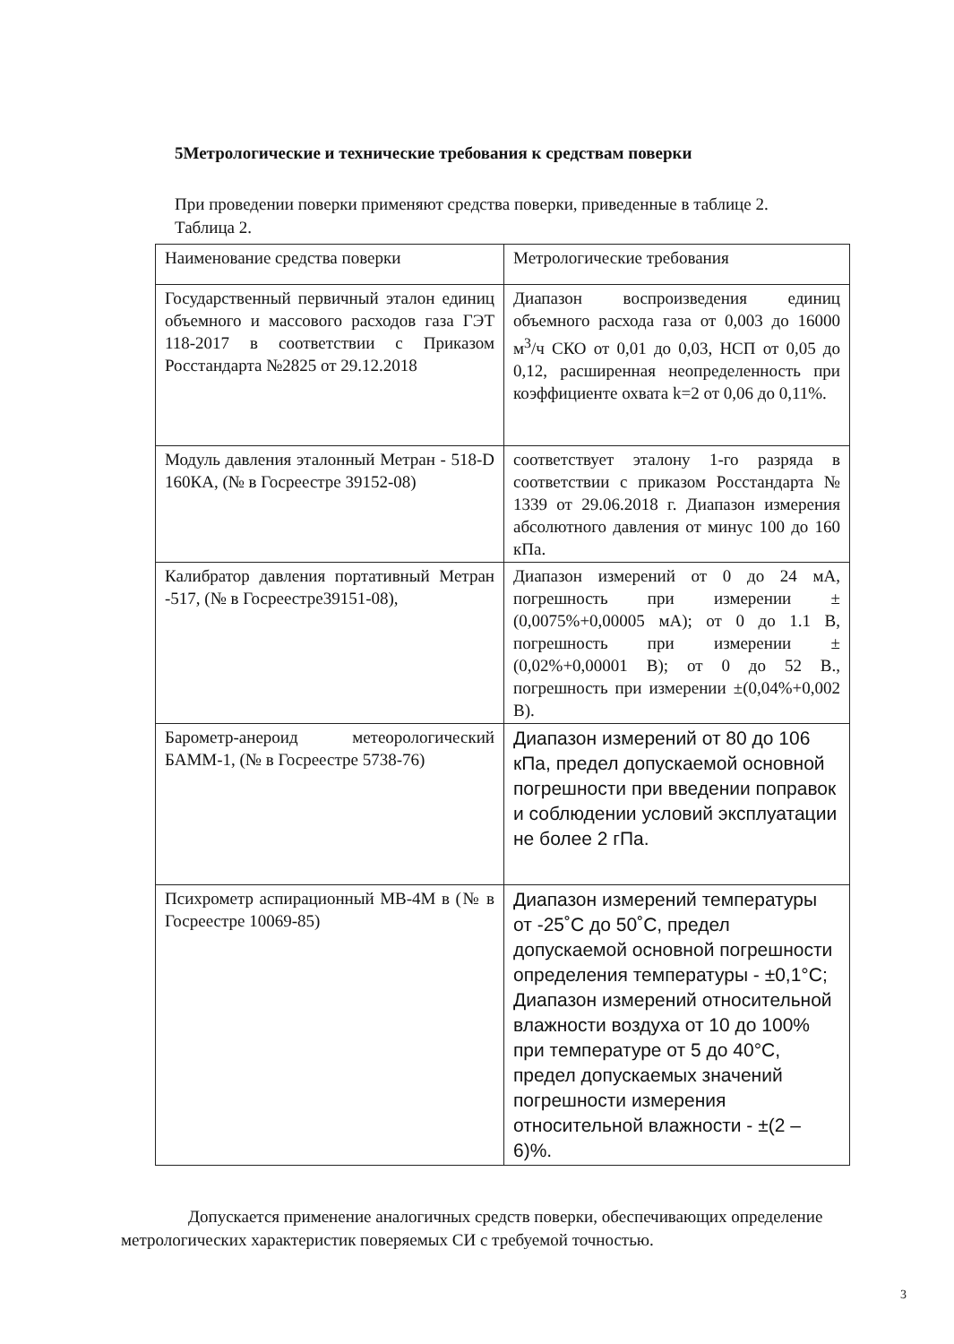5Метрологические и технические требования к средствам поверки
При проведении поверки применяют средства поверки, приведенные в таблице 2.
Таблица 2.
| Наименование средства поверки | Метрологические требования |
| Государственный первичный эталон единиц объемного и массового расходов газа ГЭТ 118-2017 в соответствии с Приказом Росстандарта №2825 от 29.12.2018 | Диапазон воспроизведения единиц объемного расхода газа от 0,003 до 16000 м<sup>3</sup>/ч СКО от 0,01 до 0,03, НСП от 0,05 до 0,12, расширенная неопределенность при коэффициенте охвата k=2 от 0,06 до 0,11%. |
| Модуль давления эталонный Метран - 518-D 160КА, (№ в Госреестре 39152-08) | соответствует эталону 1-го разряда в соответствии с приказом Росстандарта № 1339 от 29.06.2018 г. Диапазон измерения абсолютного давления от минус 100 до 160 кПа. |
| Калибратор давления портативный Метран -517, (№ в Госреестре39151-08), | Диапазон измерений от 0 до 24 мА, погрешность при измерении ±(0,0075%+0,00005 мА); от 0 до 1.1 В, погрешность при измерении ±(0,02%+0,00001 В); от 0 до 52 В., погрешность при измерении ±(0,04%+0,002 В). |
| Барометр-анероид метеорологический БАММ-1, (№ в Госреестре 5738-76) | Диапазон измерений от 80 до 106 кПа, предел допускаемой основной погрешности при введении поправок и соблюдении условий эксплуатации не более 2 гПа. |
| Психрометр аспирационный МВ-4М в (№ в Госреестре 10069-85) | Диапазон измерений температуры от -25˚С до 50˚С, предел допускаемой основной погрешности определения температуры - ±0,1°С; Диапазон измерений относительной влажности воздуха от 10 до 100% при температуре от 5 до 40°С, предел допускаемых значений погрешности измерения относительной влажности - ±(2 – 6)%. |
Допускается применение аналогичных средств поверки, обеспечивающих определение метрологических характеристик поверяемых СИ с требуемой точностью.
3